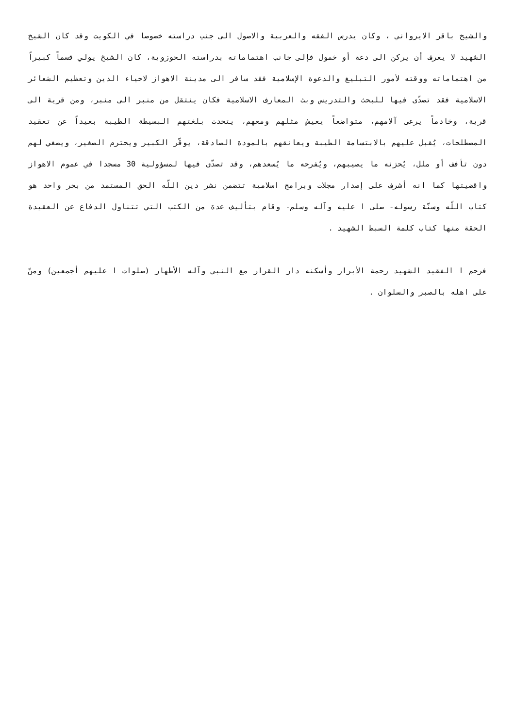والشيخ باقر الايرواني ، وكان يدرس الفقه والعربية والاصول الى جنب دراسته خصوصا في الكويت وقد كان الشيخ الشهيد لا يعرف أن يركن الى دعة أو خمول فإلى جانب اهتماماته بدراسته الحوزوية، كان الشيخ يولي قسماً كبيراً من اهتماماته ووقته لأمور التبليغ والدعوة الإسلامية فقد سافر الى مدينة الاهواز لاحياء الدين وتعظيم الشعائر الاسلامية فقد تصدّى فيها للبحث والتدريس وبث المعارف الاسلامية فكان ينتقل من منبر الى منبر، ومن قرية الى قرية، وخادماً يرعى آلامهم، متواضعاً يعيش مثلهم ومعهم، يتحدث بلغتهم البسيطة الطيبة بعيداً عن تعقيد المصطلحات، يُقبل عليهم بالابتسامة الطيبة ويعانقهم بالمودة الصادقة، يوقّر الكبير ويحترم الصغير، ويصغي لهم دون تأفف أو ملل، يُحزنه ما يصيبهم، ويُفرحه ما يُسعدهم، وقد تصدّى فيها لمسؤولية 30 مسجدا في عموم الاهواز واقضيتها كما انه أشرف على إصدار مجلات وبرامج اسلامية تتضمن نشر دين اللّه الحق المستمد من بحر واحد هو كتاب اللّه وسنّة رسوله- صلى ا عليه وآله وسلم- وقام بتأليف عدة من الكتب التي تتناول الدفاع عن العقيدة الحقة منها كتاب كلمة السبط الشهيد .
فرحم ا الفقيد الشهيد رحمة الأبرار وأسكنه دار القرار مع النبي وآله الأطهار (صلوات ا عليهم أجمعين) ومنّ على اهله بالصبر والسلوان .